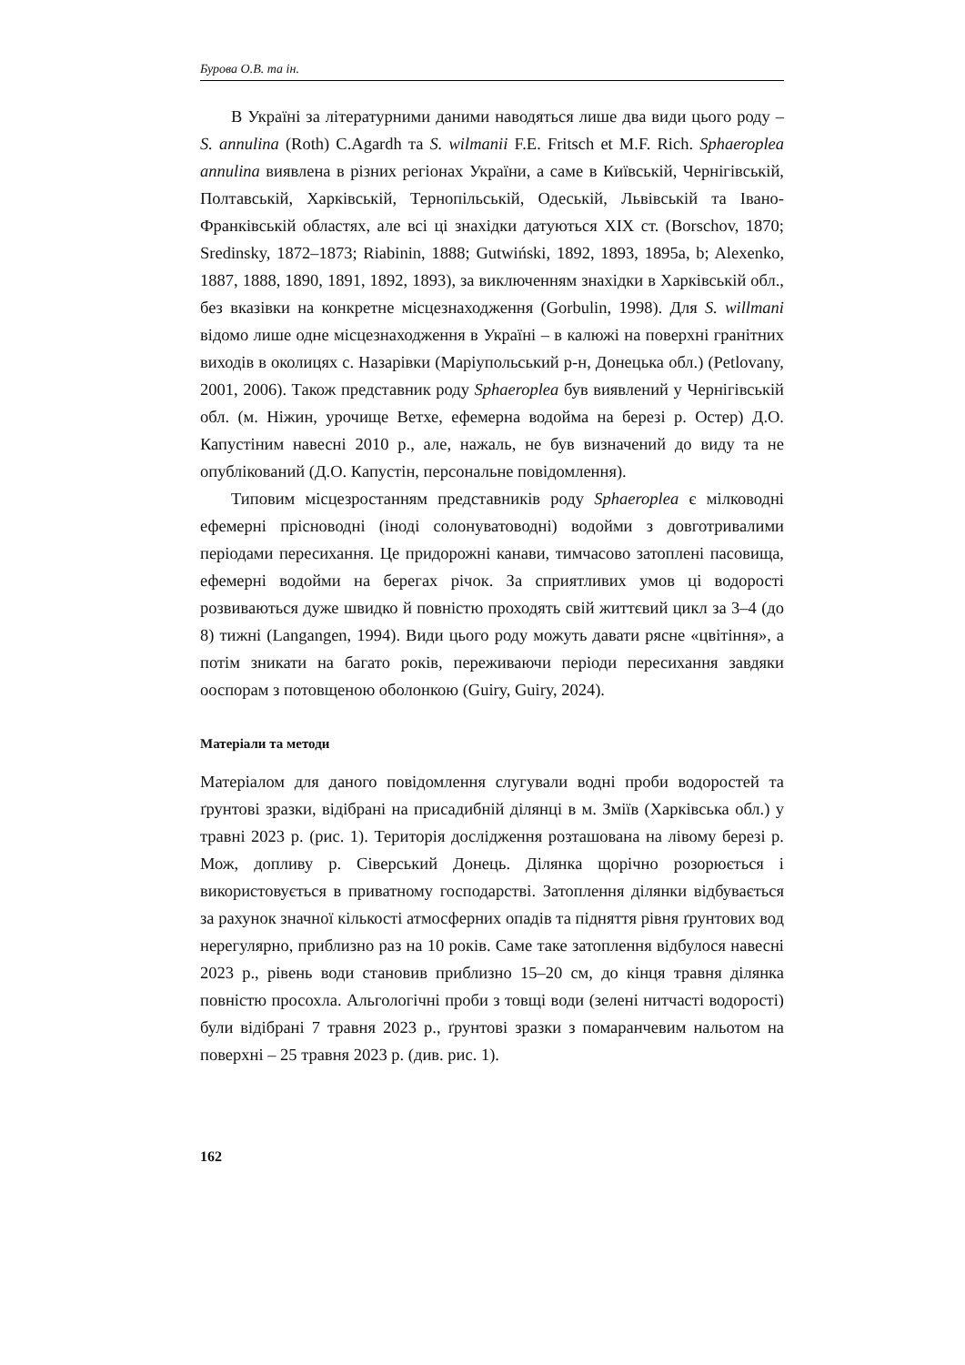Бурова О.В. та ін.
В Україні за літературними даними наводяться лише два види цього роду – S. annulina (Roth) C.Agardh та S. wilmanii F.E. Fritsch et M.F. Rich. Sphaeroplea annulina виявлена в різних регіонах України, а саме в Київській, Чернігівській, Полтавській, Харківській, Тернопільській, Одеській, Львівській та Івано-Франківській областях, але всі ці знахідки датуються XIX ст. (Borschov, 1870; Sredinsky, 1872–1873; Riabinin, 1888; Gutwiński, 1892, 1893, 1895a, b; Alexenko, 1887, 1888, 1890, 1891, 1892, 1893), за виключенням знахідки в Харківській обл., без вказівки на конкретне місцезнаходження (Gorbulin, 1998). Для S. willmani відомо лише одне місцезнаходження в Україні – в калюжі на поверхні гранітних виходів в околицях с. Назарівки (Маріупольський р-н, Донецька обл.) (Petlovany, 2001, 2006). Також представник роду Sphaeroplea був виявлений у Чернігівській обл. (м. Ніжин, урочище Ветхе, ефемерна водойма на березі р. Остер) Д.О. Капустіним навесні 2010 р., але, нажаль, не був визначений до виду та не опублікований (Д.О. Капустін, персональне повідомлення).
Типовим місцезростанням представників роду Sphaeroplea є мілководні ефемерні прісноводні (іноді солонуватоводні) водойми з довготривалими періодами пересихання. Це придорожні канави, тимчасово затоплені пасовища, ефемерні водойми на берегах річок. За сприятливих умов ці водорості розвиваються дуже швидко й повністю проходять свій життєвий цикл за 3–4 (до 8) тижні (Langangen, 1994). Види цього роду можуть давати рясне «цвітіння», а потім зникати на багато років, переживаючи періоди пересихання завдяки ооспорам з потовщеною оболонкою (Guiry, Guiry, 2024).
Матеріали та методи
Матеріалом для даного повідомлення слугували водні проби водоростей та ґрунтові зразки, відібрані на присадибній ділянці в м. Зміїв (Харківська обл.) у травні 2023 р. (рис. 1). Територія дослідження розташована на лівому березі р. Мож, допливу р. Сіверський Донець. Ділянка щорічно розорюється і використовується в приватному господарстві. Затоплення ділянки відбувається за рахунок значної кількості атмосферних опадів та підняття рівня ґрунтових вод нерегулярно, приблизно раз на 10 років. Саме таке затоплення відбулося навесні 2023 р., рівень води становив приблизно 15–20 см, до кінця травня ділянка повністю просохла. Альгологічні проби з товщі води (зелені нитчасті водорості) були відібрані 7 травня 2023 р., ґрунтові зразки з помаранчевим нальотом на поверхні – 25 травня 2023 р. (див. рис. 1).
162